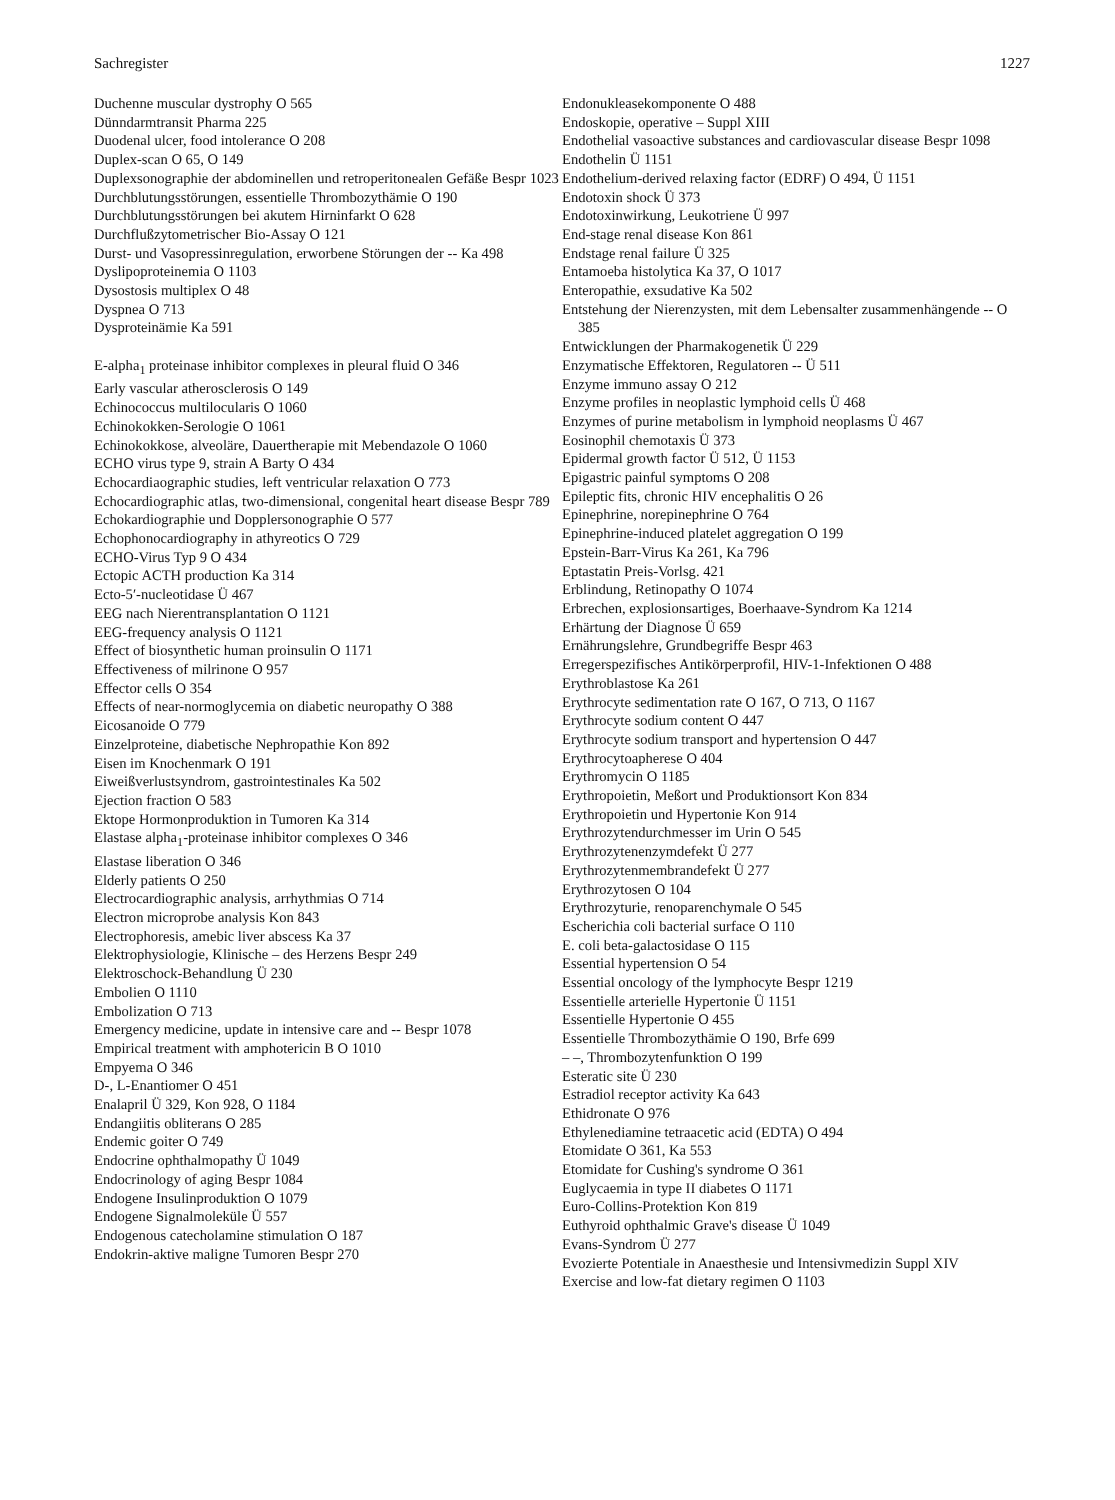Sachregister 1227
Duchenne muscular dystrophy O 565
Dünndarmtransit Pharma 225
Duodenal ulcer, food intolerance O 208
Duplex-scan O 65, O 149
Duplexsonographie der abdominellen und retroperitonealen Gefäße Bespr 1023
Durchblutungsstörungen, essentielle Thrombozythämie O 190
Durchblutungsstörungen bei akutem Hirninfarkt O 628
Durchflußzytometrischer Bio-Assay O 121
Durst- und Vasopressinregulation, erworbene Störungen der -- Ka 498
Dyslipoproteinemia O 1103
Dysostosis multiplex O 48
Dyspnea O 713
Dysproteinämie Ka 591
E-alpha<sub>1</sub> proteinase inhibitor complexes in pleural fluid O 346
Early vascular atherosclerosis O 149
Echinococcus multilocularis O 1060
Echinokokken-Serologie O 1061
Echinokokkose, alveoläre, Dauertherapie mit Mebendazole O 1060
ECHO virus type 9, strain A Barty O 434
Echocardiaographic studies, left ventricular relaxation O 773
Echocardiographic atlas, two-dimensional, congenital heart disease Bespr 789
Echokardiographie und Dopplersonographie O 577
Echophonocardiography in athyreotics O 729
ECHO-Virus Typ 9 O 434
Ectopic ACTH production Ka 314
Ecto-5′-nucleotidase Ü 467
EEG nach Nierentransplantation O 1121
EEG-frequency analysis O 1121
Effect of biosynthetic human proinsulin O 1171
Effectiveness of milrinone O 957
Effector cells O 354
Effects of near-normoglycemia on diabetic neuropathy O 388
Eicosanoide O 779
Einzelproteine, diabetische Nephropathie Kon 892
Eisen im Knochenmark O 191
Eiweißverlustsyndrom, gastrointestinales Ka 502
Ejection fraction O 583
Ektope Hormonproduktion in Tumoren Ka 314
Elastase alpha<sub>1</sub>-proteinase inhibitor complexes O 346
Elastase liberation O 346
Elderly patients O 250
Electrocardiographic analysis, arrhythmias O 714
Electron microprobe analysis Kon 843
Electrophoresis, amebic liver abscess Ka 37
Elektrophysiologie, Klinische – des Herzens Bespr 249
Elektroschock-Behandlung Ü 230
Embolien O 1110
Embolization O 713
Emergency medicine, update in intensive care and -- Bespr 1078
Empirical treatment with amphotericin B O 1010
Empyema O 346
D-, L-Enantiomer O 451
Enalapril Ü 329, Kon 928, O 1184
Endangiitis obliterans O 285
Endemic goiter O 749
Endocrine ophthalmopathy Ü 1049
Endocrinology of aging Bespr 1084
Endogene Insulinproduktion O 1079
Endogene Signalmoleküle Ü 557
Endogenous catecholamine stimulation O 187
Endokrin-aktive maligne Tumoren Bespr 270
Endonukleasekomponente O 488
Endoskopie, operative – Suppl XIII
Endothelial vasoactive substances and cardiovascular disease Bespr 1098
Endothelin Ü 1151
Endothelium-derived relaxing factor (EDRF) O 494, Ü 1151
Endotoxin shock Ü 373
Endotoxinwirkung, Leukotriene Ü 997
End-stage renal disease Kon 861
Endstage renal failure Ü 325
Entamoeba histolytica Ka 37, O 1017
Enteropathie, exsudative Ka 502
Entstehung der Nierenzysten, mit dem Lebensalter zusammenhängende -- O 385
Entwicklungen der Pharmakogenetik Ü 229
Enzymatische Effektoren, Regulatoren -- Ü 511
Enzyme immuno assay O 212
Enzyme profiles in neoplastic lymphoid cells Ü 468
Enzymes of purine metabolism in lymphoid neoplasms Ü 467
Eosinophil chemotaxis Ü 373
Epidermal growth factor Ü 512, Ü 1153
Epigastric painful symptoms O 208
Epileptic fits, chronic HIV encephalitis O 26
Epinephrine, norepinephrine O 764
Epinephrine-induced platelet aggregation O 199
Epstein-Barr-Virus Ka 261, Ka 796
Eptastatin Preis-Vorlsg. 421
Erblindung, Retinopathy O 1074
Erbrechen, explosionsartiges, Boerhaave-Syndrom Ka 1214
Erhärtung der Diagnose Ü 659
Ernährungslehre, Grundbegriffe Bespr 463
Erregerspezifisches Antikörperprofil, HIV-1-Infektionen O 488
Erythroblastose Ka 261
Erythrocyte sedimentation rate O 167, O 713, O 1167
Erythrocyte sodium content O 447
Erythrocyte sodium transport and hypertension O 447
Erythrocytoapherese O 404
Erythromycin O 1185
Erythropoietin, Meßort und Produktionsort Kon 834
Erythropoietin und Hypertonie Kon 914
Erythrozytendurchmesser im Urin O 545
Erythrozytenenzymdefekt Ü 277
Erythrozytenmembrandefekt Ü 277
Erythrozytosen O 104
Erythrozyturie, renoparenchymale O 545
Escherichia coli bacterial surface O 110
E. coli beta-galactosidase O 115
Essential hypertension O 54
Essential oncology of the lymphocyte Bespr 1219
Essentielle arterielle Hypertonie Ü 1151
Essentielle Hypertonie O 455
Essentielle Thrombozythämie O 190, Brfe 699
– –, Thrombozytenfunktion O 199
Esteratic site Ü 230
Estradiol receptor activity Ka 643
Ethidronate O 976
Ethylenediamine tetraacetic acid (EDTA) O 494
Etomidate O 361, Ka 553
Etomidate for Cushing's syndrome O 361
Euglycaemia in type II diabetes O 1171
Euro-Collins-Protektion Kon 819
Euthyroid ophthalmic Grave's disease Ü 1049
Evans-Syndrom Ü 277
Evozierte Potentiale in Anaesthesie und Intensivmedizin Suppl XIV
Exercise and low-fat dietary regimen O 1103